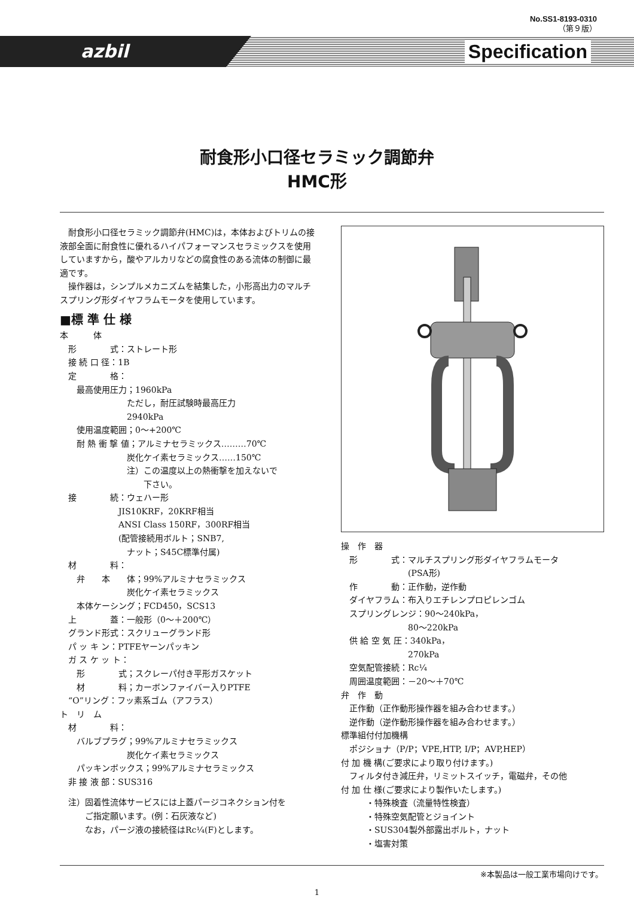No.SS1-8193-0310
（第９版）
azbil Specification
耐食形小口径セラミック調節弁
HMC形
　耐食形小口径セラミック調節弁(HMC)は，本体およびトリムの接液部全面に耐食性に優れるハイパフォーマンスセラミックスを使用していますから，酸やアルカリなどの腐食性のある流体の制御に最適です。
　操作器は，シンプルメカニズムを結集した，小形高出力のマルチスプリング形ダイヤフラムモータを使用しています。
■標 準 仕 様
本　　　体
　形　　　　式：ストレート形
　接 続 口 径：1B
　定　　　　格：
　　最高使用圧力；1960kPa
　　　　　　　　ただし，耐圧試験時最高圧力
　　　　　　　　2940kPa
　　使用温度範囲；0～+200℃
　　耐 熱 衝 撃 値；アルミナセラミックス………70℃
　　　　　　　　炭化ケイ素セラミックス……150℃
　　　　　　　　注）この温度以上の熱衝撃を加えないで
　　　　　　　　　　下さい。
　接　　　　続：ウェハー形
　　　　　　　JIS10KRF，20KRF相当
　　　　　　　ANSI Class 150RF，300RF相当
　　　　　　　(配管接続用ボルト；SNB7,
　　　　　　　　ナット；S45C標準付属)
　材　　　　料：
　　弁　　本　　体；99%アルミナセラミックス
　　　　　　　　炭化ケイ素セラミックス
　　本体ケーシング；FCD450，SCS13
　上　　　　蓋：一般形（0～＋200℃）
　グランド形式：スクリューグランド形
　パ ッ キ ン：PTFEヤーンパッキン
　ガ ス ケ ッ ト：
　　形　　　　式；スクレーパ付き平形ガスケット
　　材　　　　料；カーボンファイバー入りPTFE
　“O”リング：フッ素系ゴム（アフラス）
ト　リ　ム
　材　　　　料：
　　バルブプラグ；99%アルミナセラミックス
　　　　　　　　炭化ケイ素セラミックス
　　パッキンボックス；99%アルミナセラミックス
　非 接 液 部：SUS316
　注）固着性流体サービスには上蓋パージコネクション付を
　　　ご指定願います。(例：石灰液など)
　　　なお，パージ液の接続径はRc¼(F)とします。
操　作　器
　形　　　　式：マルチスプリング形ダイヤフラムモータ
　　　　　　　　(PSA形)
　作　　　　動：正作動，逆作動
　ダイヤフラム：布入りエチレンプロピレンゴム
　スプリングレンジ：90～240kPa，
　　　　　　　　80～220kPa
　供 給 空 気 圧：340kPa，
　　　　　　　　270kPa
　空気配管接続：Rc¼
　周囲温度範囲：－20～＋70℃
弁　作　動
　正作動（正作動形操作器を組み合わせます。）
　逆作動（逆作動形操作器を組み合わせます。）
標準組付付加機構
　ポジショナ（P/P；VPE,HTP, I/P；AVP,HEP）
付 加 機 構(ご要求により取り付けます。)
　フィルタ付き減圧弁，リミットスイッチ，電磁弁，その他
付 加 仕 様(ご要求により製作いたします。)
　　　・特殊検査（流量特性検査）
　　　・特殊空気配管とジョイント
　　　・SUS304製外部露出ボルト，ナット
　　　・塩害対策
※本製品は一般工業市場向けです。
1